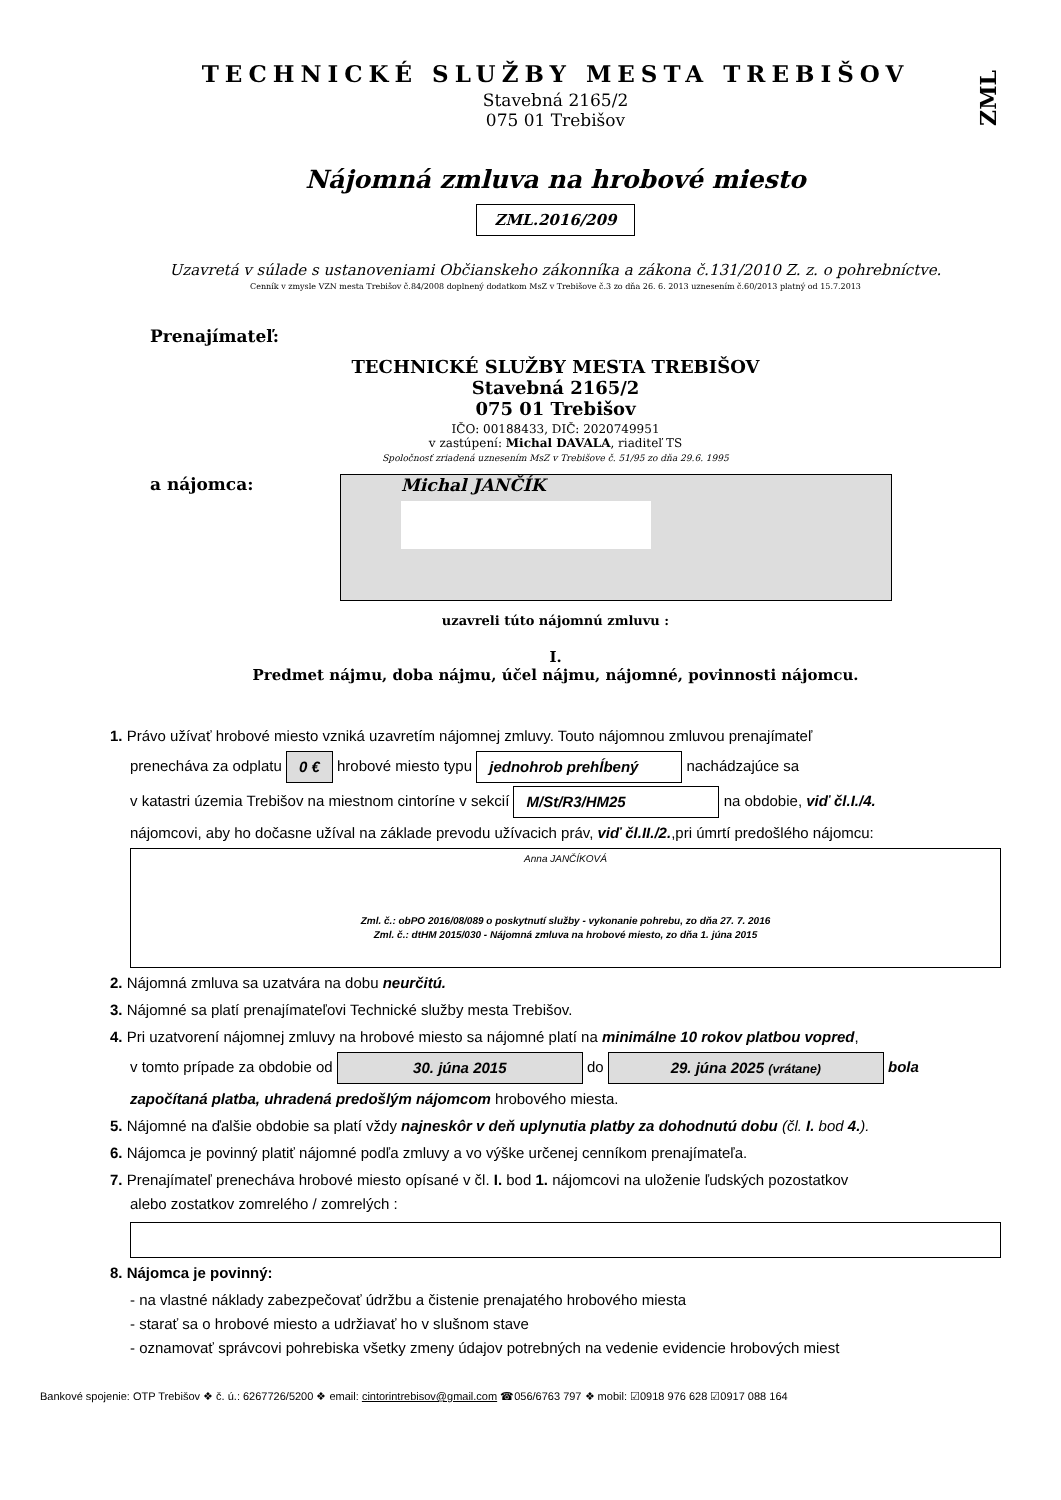ZML
TECHNICKÉ SLUŽBY MESTA TREBIŠOV
Stavebná 2165/2
075 01 Trebišov
Nájomná zmluva na hrobové miesto
ZML.2016/209
Uzavretá v súlade s ustanoveniami Občianskeho zákonníka a zákona č.131/2010 Z. z. o pohrebníctve.
Cenník v zmysle VZN mesta Trebišov č.84/2008 doplnený dodatkom MsZ v Trebišove č.3 zo dňa 26. 6. 2013 uznesením č.60/2013 platný od 15.7.2013
Prenajímateľ:
TECHNICKÉ SLUŽBY MESTA TREBIŠOV
Stavebná 2165/2
075 01 Trebišov
IČO: 00188433, DIČ: 2020749951
v zastúpení: Michal DAVALA, riaditeľ TS
Spoločnosť zriadená uznesením MsZ v Trebišove č. 51/95 zo dňa 29.6. 1995
a nájomca:
Michal JANČÍK
uzavreli túto nájomnú zmluvu :
I.
Predmet nájmu, doba nájmu, účel nájmu, nájomné, povinnosti nájomcu.
1. Právo užívať hrobové miesto vzniká uzavretím nájomnej zmluvy. Touto nájomnou zmluvou prenajímateľ
prenecháva za odplatu 0 € hrobové miesto typu jednohrob prehĺbený nachádzajúce sa
v katastri územia Trebišov na miestnom cintoríne v sekcií M/St/R3/HM25 na obdobie, viď čl.I./4.
nájomcovi, aby ho dočasne užíval na základe prevodu užívacich práv, viď čl.II./2.,pri úmrtí predošlého nájomcu:
Anna JANČÍKOVÁ
Zml. č.: obPO 2016/08/089 o poskytnutí služby - vykonanie pohrebu, zo dňa 27. 7. 2016
Zml. č.: dtHM 2015/030 - Nájomná zmluva na hrobové miesto, zo dňa 1. júna 2015
2. Nájomná zmluva sa uzatvára na dobu neurčitú.
3. Nájomné sa platí prenajímateľovi Technické služby mesta Trebišov.
4. Pri uzatvorení nájomnej zmluvy na hrobové miesto sa nájomné platí na minimálne 10 rokov platbou vopred,
v tomto prípade za obdobie od 30. júna 2015 do 29. júna 2025 (vrátane) bola
započítaná platba, uhradená predošlým nájomcom hrobového miesta.
5. Nájomné na ďalšie obdobie sa platí vždy najneskôr v deň uplynutia platby za dohodnutú dobu (čl. I. bod 4.).
6. Nájomca je povinný platiť nájomné podľa zmluvy a vo výške určenej cenníkom prenajímateľa.
7. Prenajímateľ prenecháva hrobové miesto opísané v čl. I. bod 1. nájomcovi na uloženie ľudských pozostatkov
alebo zostatkov zomrelého / zomrelých :
8. Nájomca je povinný:
- na vlastné náklady zabezpečovať údržbu a čistenie prenajatého hrobového miesta
- starať sa o hrobové miesto a udržiavať ho v slušnom stave
- oznamovať správcovi pohrebiska všetky zmeny údajov potrebných na vedenie evidencie hrobových miest
Bankové spojenie: OTP Trebišov ❖ č. ú.: 6267726/5200 ❖ email: cintorintrebisov@gmail.com ☎056/6763 797 ❖ mobil: ☑0918 976 628 ☑0917 088 164